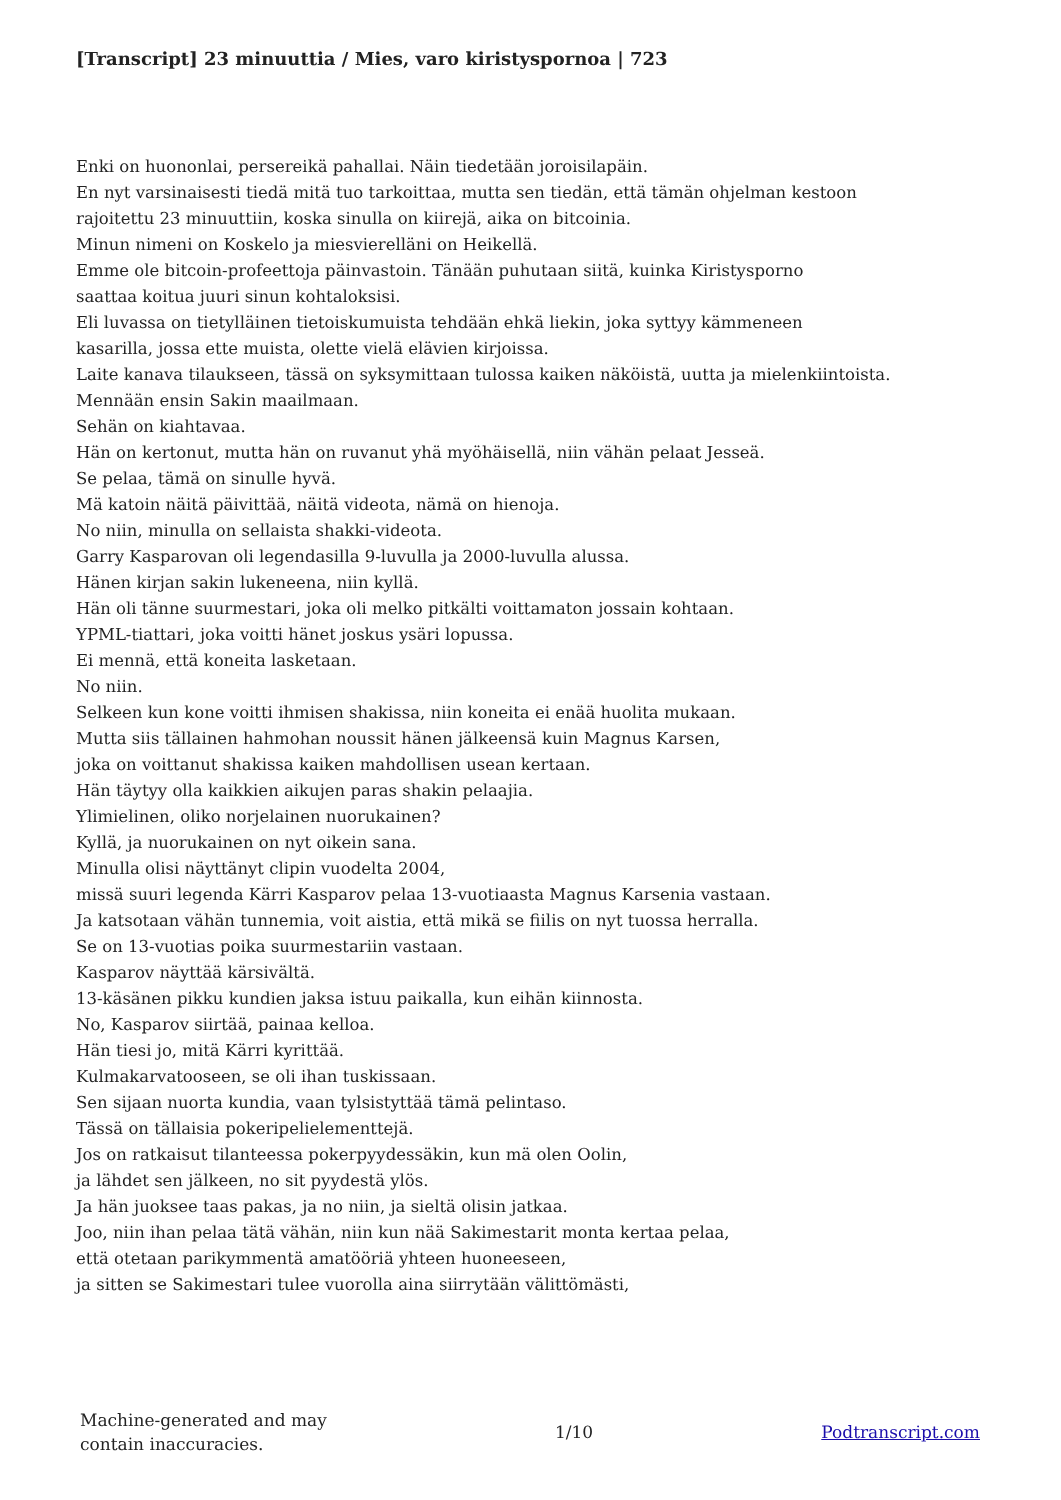[Transcript] 23 minuuttia / Mies, varo kiristyspornoa | 723
Enki on huononlai, persereikä pahallai. Näin tiedetään joroisilapäin.
En nyt varsinaisesti tiedä mitä tuo tarkoittaa, mutta sen tiedän, että tämän ohjelman kestoon
rajoitettu 23 minuuttiin, koska sinulla on kiirejä, aika on bitcoinia.
Minun nimeni on Koskelo ja miesvierelläni on Heikellä.
Emme ole bitcoin-profeettoja päinvastoin. Tänään puhutaan siitä, kuinka Kiristysporno
saattaa koitua juuri sinun kohtaloksisi.
Eli luvassa on tietylläinen tietoiskumuista tehdään ehkä liekin, joka syttyy kämmeneen
kasarilla, jossa ette muista, olette vielä elävien kirjoissa.
Laite kanava tilaukseen, tässä on syksymittaan tulossa kaiken näköistä, uutta ja mielenkiintoista.
Mennään ensin Sakin maailmaan.
Sehän on kiahtavaa.
Hän on kertonut, mutta hän on ruvanut yhä myöhäisellä, niin vähän pelaat Jesseä.
Se pelaa, tämä on sinulle hyvä.
Mä katoin näitä päivittää, näitä videota, nämä on hienoja.
No niin, minulla on sellaista shakki-videota.
Garry Kasparovan oli legendasilla 9-luvulla ja 2000-luvulla alussa.
Hänen kirjan sakin lukeneena, niin kyllä.
Hän oli tänne suurmestari, joka oli melko pitkälti voittamaton jossain kohtaan.
YPML-tiattari, joka voitti hänet joskus ysäri lopussa.
Ei mennä, että koneita lasketaan.
No niin.
Selkeen kun kone voitti ihmisen shakissa, niin koneita ei enää huolita mukaan.
Mutta siis tällainen hahmohan noussit hänen jälkeensä kuin Magnus Karsen,
joka on voittanut shakissa kaiken mahdollisen usean kertaan.
Hän täytyy olla kaikkien aikujen paras shakin pelaajia.
Ylimielinen, oliko norjelainen nuorukainen?
Kyllä, ja nuorukainen on nyt oikein sana.
Minulla olisi näyttänyt clipin vuodelta 2004,
missä suuri legenda Kärri Kasparov pelaa 13-vuotiaasta Magnus Karsenia vastaan.
Ja katsotaan vähän tunnemia, voit aistia, että mikä se fiilis on nyt tuossa herralla.
Se on 13-vuotias poika suurmestariin vastaan.
Kasparov näyttää kärsivältä.
13-käsänen pikku kundien jaksa istuu paikalla, kun eihän kiinnosta.
No, Kasparov siirtää, painaa kelloa.
Hän tiesi jo, mitä Kärri kyrittää.
Kulmakarvatooseen, se oli ihan tuskissaan.
Sen sijaan nuorta kundia, vaan tylsistyttää tämä pelintaso.
Tässä on tällaisia pokeripelielementtejä.
Jos on ratkaisut tilanteessa pokerpyydessäkin, kun mä olen Oolin,
ja lähdet sen jälkeen, no sit pyydestä ylös.
Ja hän juoksee taas pakas, ja no niin, ja sieltä olisin jatkaa.
Joo, niin ihan pelaa tätä vähän, niin kun nää Sakimestarit monta kertaa pelaa,
että otetaan parikymmentä amatööriä yhteen huoneeseen,
ja sitten se Sakimestari tulee vuorolla aina siirrytään välittömästi,
Machine-generated and may
contain inaccuracies.
1/10 Podtranscript.com